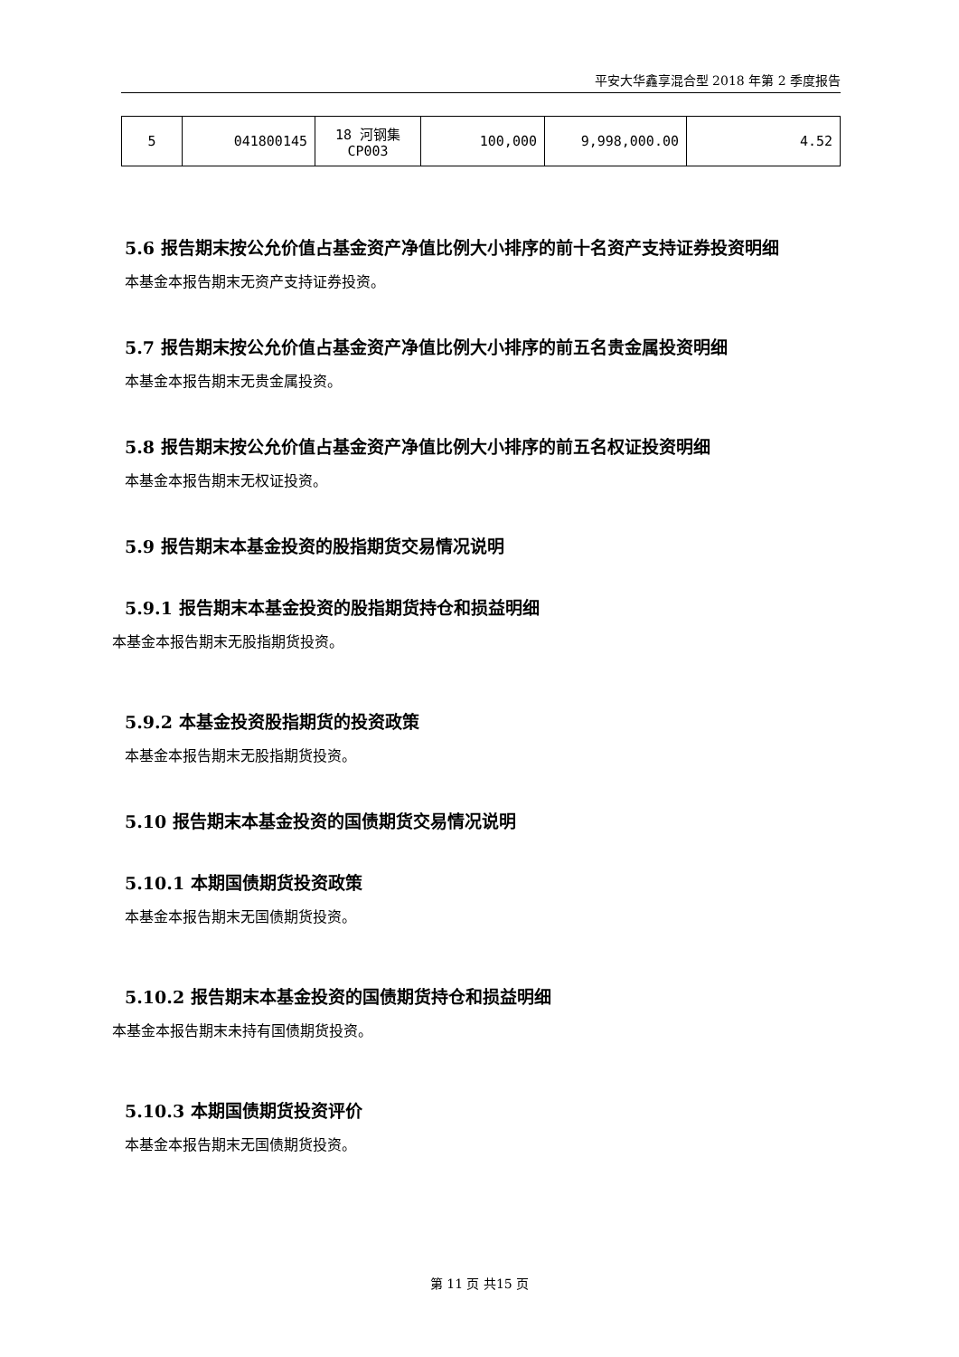平安大华鑫享混合型 2018 年第 2 季度报告
| 5 | 041800145 | 18 河钢集 CP003 | 100,000 | 9,998,000.00 | 4.52 |
5.6 报告期末按公允价值占基金资产净值比例大小排序的前十名资产支持证券投资明细
本基金本报告期末无资产支持证券投资。
5.7 报告期末按公允价值占基金资产净值比例大小排序的前五名贵金属投资明细
本基金本报告期末无贵金属投资。
5.8 报告期末按公允价值占基金资产净值比例大小排序的前五名权证投资明细
本基金本报告期末无权证投资。
5.9 报告期末本基金投资的股指期货交易情况说明
5.9.1 报告期末本基金投资的股指期货持仓和损益明细
本基金本报告期末无股指期货投资。
5.9.2 本基金投资股指期货的投资政策
本基金本报告期末无股指期货投资。
5.10 报告期末本基金投资的国债期货交易情况说明
5.10.1 本期国债期货投资政策
本基金本报告期末无国债期货投资。
5.10.2 报告期末本基金投资的国债期货持仓和损益明细
本基金本报告期末未持有国债期货投资。
5.10.3 本期国债期货投资评价
本基金本报告期末无国债期货投资。
第 11 页 共15 页